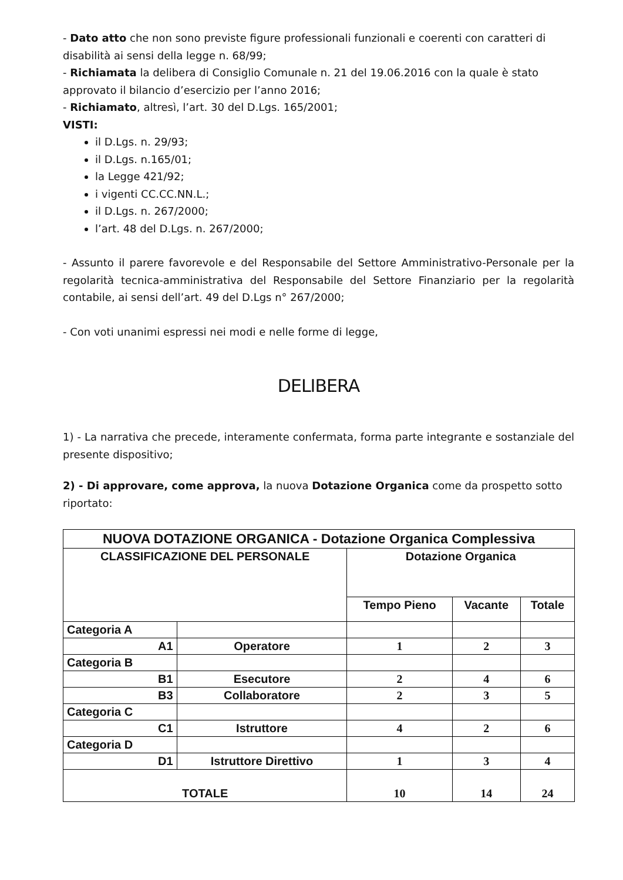- Dato atto che non sono previste figure professionali funzionali e coerenti con caratteri di disabilità ai sensi della legge n. 68/99;
- Richiamata la delibera di Consiglio Comunale n. 21 del 19.06.2016 con la quale è stato approvato il bilancio d’esercizio per l’anno 2016;
- Richiamato, altresì, l’art. 30 del D.Lgs. 165/2001;
VISTI:
il D.Lgs. n. 29/93;
il D.Lgs. n.165/01;
la Legge 421/92;
i vigenti CC.CC.NN.L.;
il D.Lgs. n. 267/2000;
l’art. 48 del D.Lgs. n. 267/2000;
- Assunto il parere favorevole e del Responsabile del Settore Amministrativo-Personale per la regolarità tecnica-amministrativa del Responsabile del Settore Finanziario per la regolarità contabile, ai sensi dell’art. 49 del D.Lgs n° 267/2000;
- Con voti unanimi espressi nei modi e nelle forme di legge,
DELIBERA
1) - La narrativa che precede, interamente confermata, forma parte integrante e sostanziale del presente dispositivo;
2) - Di approvare, come approva, la nuova Dotazione Organica come da prospetto sotto riportato:
| NUOVA DOTAZIONE ORGANICA - Dotazione Organica Complessiva | | | | |
| --- | --- | --- | --- | --- |
| CLASSIFICAZIONE DEL PERSONALE | | Dotazione Organica | | |
| | | Tempo Pieno | Vacante | Totale |
| Categoria A | | | | |
| A1 | Operatore | 1 | 2 | 3 |
| Categoria B | | | | |
| B1 | Esecutore | 2 | 4 | 6 |
| B3 | Collaboratore | 2 | 3 | 5 |
| Categoria C | | | | |
| C1 | Istruttore | 4 | 2 | 6 |
| Categoria D | | | | |
| D1 | Istruttore Direttivo | 1 | 3 | 4 |
| TOTALE | | 10 | 14 | 24 |